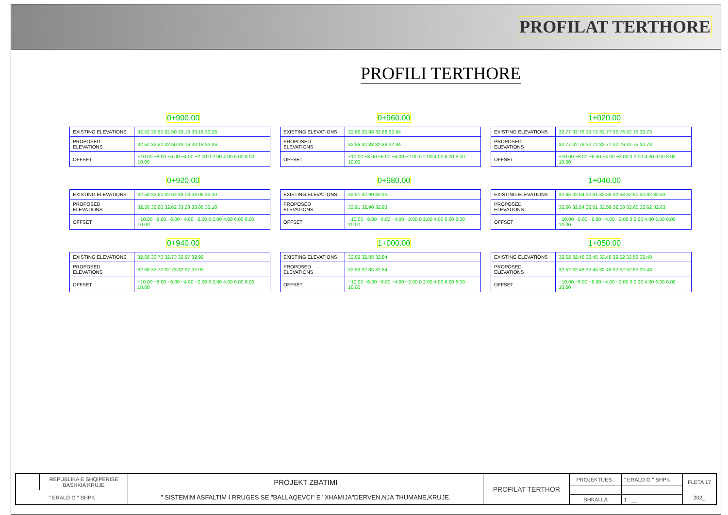PROFILAT TERTHORE
PROFILI TERTHORE
0+900.00
| EXISTING ELEVATIONS | 32.52 32.50 32.50 33.16 33.18 33.26 |
| PROPOSED ELEVATIONS | 32.52 32.50 32.50 33.16 33.18 33.26 |
| OFFSET | −10.00 −8.00 −6.00 −4.00 −2.00 0 2.00 4.00 6.00 8.00 10.00 |
0+960.00
| EXISTING ELEVATIONS | 32.86 32.88 32.88 32.94 |
| PROPOSED ELEVATIONS | 32.86 32.88 32.88 32.94 |
| OFFSET | −10.00 −8.00 −6.00 −4.00 −2.00 0 2.00 4.00 6.00 8.00 10.00 |
1+020.00
| EXISTING ELEVATIONS | 32.77 32.76 32.72 32.77 32.76 32.75 32.73 |
| PROPOSED ELEVATIONS | 32.77 32.76 32.72 32.77 32.76 32.75 32.73 |
| OFFSET | −10.00 −8.00 −6.00 −4.00 −2.00 0 2.00 4.00 6.00 8.00 10.00 |
0+920.00
| EXISTING ELEVATIONS | 32.58 32.60 32.62 33.03 33.06 33.10 |
| PROPOSED ELEVATIONS | 32.58 32.60 32.62 33.03 33.06 33.10 |
| OFFSET | −10.00 −8.00 −6.00 −4.00 −2.00 0 2.00 4.00 6.00 8.00 10.00 |
0+980.00
| EXISTING ELEVATIONS | 32.91 32.90 32.93 |
| PROPOSED ELEVATIONS | 32.91 32.90 32.93 |
| OFFSET | −10.00 −8.00 −6.00 −4.00 −2.00 0 2.00 4.00 6.00 8.00 10.00 |
1+040.00
| EXISTING ELEVATIONS | 32.66 32.64 32.61 32.59 32.58 32.60 32.62 32.63 |
| PROPOSED ELEVATIONS | 32.66 32.64 32.61 32.59 32.58 32.60 32.62 32.63 |
| OFFSET | −10.00 −8.00 −6.00 −4.00 −2.00 0 2.00 4.00 6.00 8.00 10.00 |
0+940.00
| EXISTING ELEVATIONS | 32.68 32.70 32.73 32.97 32.99 |
| PROPOSED ELEVATIONS | 32.68 32.70 32.73 32.97 32.99 |
| OFFSET | −10.00 −8.00 −6.00 −4.00 −2.00 0 2.00 4.00 6.00 8.00 10.00 |
1+000.00
| EXISTING ELEVATIONS | 32.89 32.85 32.84 |
| PROPOSED ELEVATIONS | 32.89 32.85 32.84 |
| OFFSET | −10.00 −8.00 −6.00 −4.00 −2.00 0 2.00 4.00 6.00 8.00 10.00 |
1+050.00
| EXISTING ELEVATIONS | 32.52 32.48 32.45 32.48 32.52 32.53 32.48 |
| PROPOSED ELEVATIONS | 32.52 32.48 32.45 32.48 32.52 32.53 32.48 |
| OFFSET | −10.00 −8.00 −6.00 −4.00 −2.00 0 2.00 4.00 6.00 8.00 10.00 |
| | REPUBLIKA E SHQIPERISE BASHKIA KRUJE | PROJEKT ZBATIMI " SISTEMIM ASFALTIM I RRUGES SE "BALLAQEVCI" E "XHAMIJA"DERVEN,NJA THUMANE,KRUJE. | PROFILAT TERTHOR | PROJEKTUES : | " ERALD G " SHPK | FLETA 17 |
| " ERALD G " SHPK | | | | | | 202_ |
| | | | | SHKALLA | 1 : __ | |